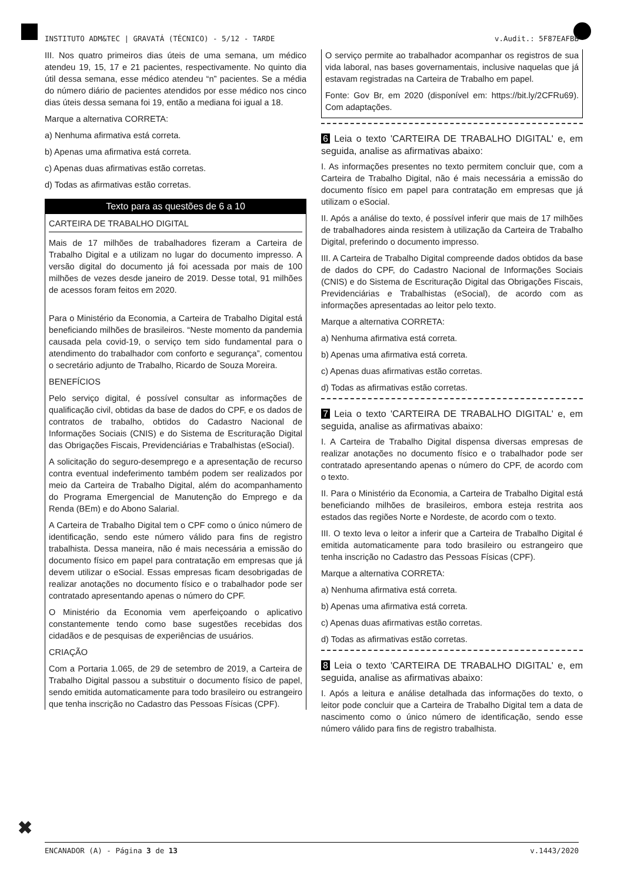INSTITUTO ADM&TEC | GRAVATÁ (TÉCNICO) - 5/12 - TARDE v.Audit.: 5F87EAFBB
III. Nos quatro primeiros dias úteis de uma semana, um médico atendeu 19, 15, 17 e 21 pacientes, respectivamente. No quinto dia útil dessa semana, esse médico atendeu “n” pacientes. Se a média do número diário de pacientes atendidos por esse médico nos cinco dias úteis dessa semana foi 19, então a mediana foi igual a 18.
Marque a alternativa CORRETA:
a) Nenhuma afirmativa está correta.
b) Apenas uma afirmativa está correta.
c) Apenas duas afirmativas estão corretas.
d) Todas as afirmativas estão corretas.
Texto para as questões de 6 a 10
CARTEIRA DE TRABALHO DIGITAL
Mais de 17 milhões de trabalhadores fizeram a Carteira de Trabalho Digital e a utilizam no lugar do documento impresso. A versão digital do documento já foi acessada por mais de 100 milhões de vezes desde janeiro de 2019. Desse total, 91 milhões de acessos foram feitos em 2020.
Para o Ministério da Economia, a Carteira de Trabalho Digital está beneficiando milhões de brasileiros. “Neste momento da pandemia causada pela covid-19, o serviço tem sido fundamental para o atendimento do trabalhador com conforto e segurança”, comentou o secretário adjunto de Trabalho, Ricardo de Souza Moreira.
BENEFÍCIOS
Pelo serviço digital, é possível consultar as informações de qualificação civil, obtidas da base de dados do CPF, e os dados de contratos de trabalho, obtidos do Cadastro Nacional de Informações Sociais (CNIS) e do Sistema de Escrituração Digital das Obrigações Fiscais, Previdenciárias e Trabalhistas (eSocial).
A solicitação do seguro-desemprego e a apresentação de recurso contra eventual indeferimento também podem ser realizados por meio da Carteira de Trabalho Digital, além do acompanhamento do Programa Emergencial de Manutenção do Emprego e da Renda (BEm) e do Abono Salarial.
A Carteira de Trabalho Digital tem o CPF como o único número de identificação, sendo este número válido para fins de registro trabalhista. Dessa maneira, não é mais necessária a emissão do documento físico em papel para contratação em empresas que já devem utilizar o eSocial. Essas empresas ficam desobrigadas de realizar anotações no documento físico e o trabalhador pode ser contratado apresentando apenas o número do CPF.
O Ministério da Economia vem aperfeiçoando o aplicativo constantemente tendo como base sugestões recebidas dos cidadãos e de pesquisas de experiências de usuários.
CRIAÇÃO
Com a Portaria 1.065, de 29 de setembro de 2019, a Carteira de Trabalho Digital passou a substituir o documento físico de papel, sendo emitida automaticamente para todo brasileiro ou estrangeiro que tenha inscrição no Cadastro das Pessoas Físicas (CPF).
O serviço permite ao trabalhador acompanhar os registros de sua vida laboral, nas bases governamentais, inclusive naquelas que já estavam registradas na Carteira de Trabalho em papel.
Fonte: Gov Br, em 2020 (disponível em: https://bit.ly/2CFRu69). Com adaptações.
6 Leia o texto 'CARTEIRA DE TRABALHO DIGITAL' e, em seguida, analise as afirmativas abaixo:
I. As informações presentes no texto permitem concluir que, com a Carteira de Trabalho Digital, não é mais necessária a emissão do documento físico em papel para contratação em empresas que já utilizam o eSocial.
II. Após a análise do texto, é possível inferir que mais de 17 milhões de trabalhadores ainda resistem à utilização da Carteira de Trabalho Digital, preferindo o documento impresso.
III. A Carteira de Trabalho Digital compreende dados obtidos da base de dados do CPF, do Cadastro Nacional de Informações Sociais (CNIS) e do Sistema de Escrituração Digital das Obrigações Fiscais, Previdenciárias e Trabalhistas (eSocial), de acordo com as informações apresentadas ao leitor pelo texto.
Marque a alternativa CORRETA:
a) Nenhuma afirmativa está correta.
b) Apenas uma afirmativa está correta.
c) Apenas duas afirmativas estão corretas.
d) Todas as afirmativas estão corretas.
7 Leia o texto 'CARTEIRA DE TRABALHO DIGITAL' e, em seguida, analise as afirmativas abaixo:
I. A Carteira de Trabalho Digital dispensa diversas empresas de realizar anotações no documento físico e o trabalhador pode ser contratado apresentando apenas o número do CPF, de acordo com o texto.
II. Para o Ministério da Economia, a Carteira de Trabalho Digital está beneficiando milhões de brasileiros, embora esteja restrita aos estados das regiões Norte e Nordeste, de acordo com o texto.
III. O texto leva o leitor a inferir que a Carteira de Trabalho Digital é emitida automaticamente para todo brasileiro ou estrangeiro que tenha inscrição no Cadastro das Pessoas Físicas (CPF).
Marque a alternativa CORRETA:
a) Nenhuma afirmativa está correta.
b) Apenas uma afirmativa está correta.
c) Apenas duas afirmativas estão corretas.
d) Todas as afirmativas estão corretas.
8 Leia o texto 'CARTEIRA DE TRABALHO DIGITAL' e, em seguida, analise as afirmativas abaixo:
I. Após a leitura e análise detalhada das informações do texto, o leitor pode concluir que a Carteira de Trabalho Digital tem a data de nascimento como o único número de identificação, sendo esse número válido para fins de registro trabalhista.
✖
ENCANADOR (A) - Página 3 de 13 v.1443/2020